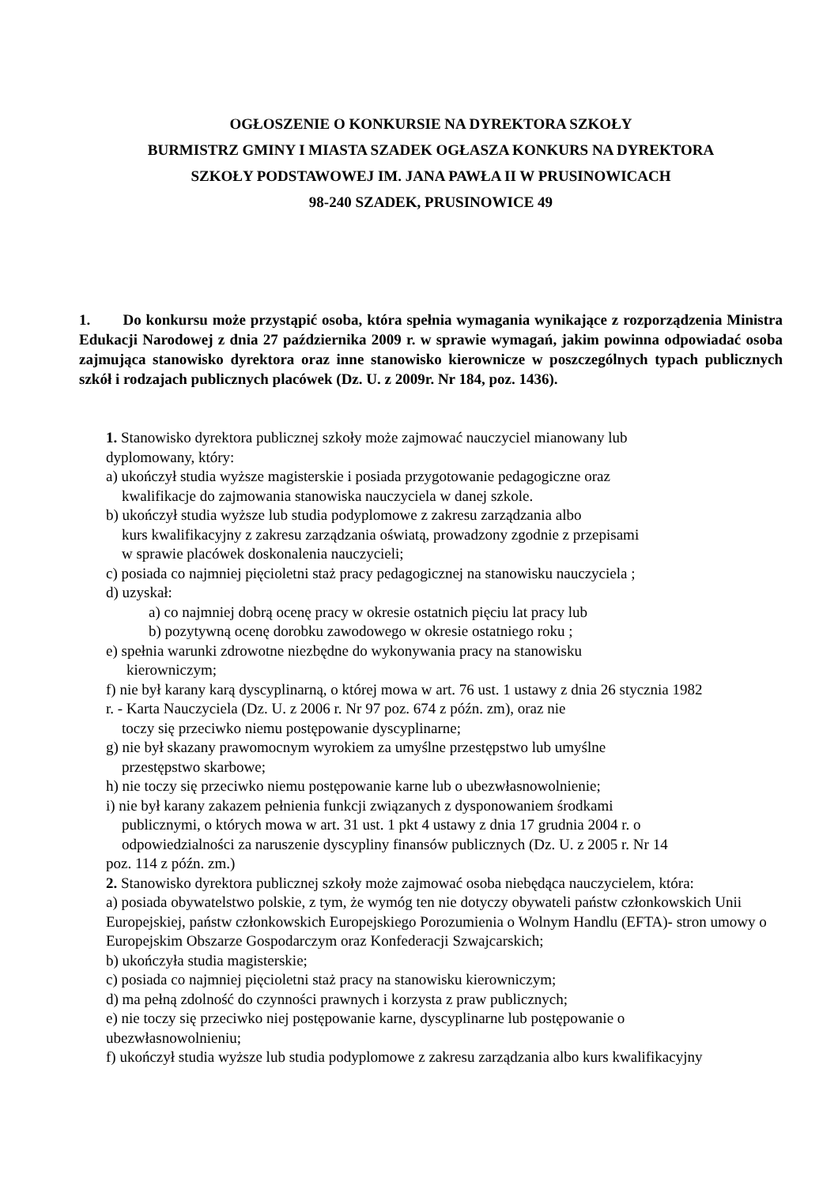OGŁOSZENIE O KONKURSIE NA DYREKTORA SZKOŁY
BURMISTRZ GMINY I MIASTA SZADEK OGŁASZA KONKURS NA DYREKTORA
SZKOŁY PODSTAWOWEJ IM. JANA PAWŁA II W PRUSINOWICACH
98-240 SZADEK, PRUSINOWICE 49
1. Do konkursu może przystąpić osoba, która spełnia wymagania wynikające z rozporządzenia Ministra Edukacji Narodowej z dnia 27 października 2009 r. w sprawie wymagań, jakim powinna odpowiadać osoba zajmująca stanowisko dyrektora oraz inne stanowisko kierownicze w poszczególnych typach publicznych szkół i rodzajach publicznych placówek (Dz. U. z 2009r. Nr 184, poz. 1436).
1. Stanowisko dyrektora publicznej szkoły może zajmować nauczyciel mianowany lub
dyplomowany, który:
a) ukończył studia wyższe magisterskie i posiada przygotowanie pedagogiczne oraz
kwalifikacje do zajmowania stanowiska nauczyciela w danej szkole.
b) ukończył studia wyższe lub studia podyplomowe z zakresu zarządzania albo
kurs kwalifikacyjny z zakresu zarządzania oświatą, prowadzony zgodnie z przepisami
w sprawie placówek doskonalenia nauczycieli;
c) posiada co najmniej pięcioletni staż pracy pedagogicznej na stanowisku nauczyciela ;
d) uzyskał:
a) co najmniej dobrą ocenę pracy w okresie ostatnich pięciu lat pracy lub
b) pozytywną ocenę dorobku zawodowego w okresie ostatniego roku ;
e) spełnia warunki zdrowotne niezbędne do wykonywania pracy na stanowisku
kierowniczym;
f) nie był karany karą dyscyplinarną, o której mowa w art. 76 ust. 1 ustawy z dnia 26 stycznia 1982
r. - Karta Nauczyciela (Dz. U. z 2006 r. Nr 97 poz. 674 z późn. zm), oraz nie
toczy się przeciwko niemu postępowanie dyscyplinarne;
g) nie był skazany prawomocnym wyrokiem za umyślne przestępstwo lub umyślne
przestępstwo skarbowe;
h) nie toczy się przeciwko niemu postępowanie karne lub o ubezwłasnowolnienie;
i) nie był karany zakazem pełnienia funkcji związanych z dysponowaniem środkami
publicznymi, o których mowa w art. 31 ust. 1 pkt 4 ustawy z dnia 17 grudnia 2004 r. o
odpowiedzialności za naruszenie dyscypliny finansów publicznych (Dz. U. z 2005 r. Nr 14
poz. 114 z późn. zm.)
2. Stanowisko dyrektora publicznej szkoły może zajmować osoba niebędąca nauczycielem, która:
a) posiada obywatelstwo polskie, z tym, że wymóg ten nie dotyczy obywateli państw członkowskich Unii Europejskiej, państw członkowskich Europejskiego Porozumienia o Wolnym Handlu (EFTA)- stron umowy o Europejskim Obszarze Gospodarczym oraz Konfederacji Szwajcarskich;
b) ukończyła studia magisterskie;
c) posiada co najmniej pięcioletni staż pracy na stanowisku kierowniczym;
d) ma pełną zdolność do czynności prawnych i korzysta z praw publicznych;
e) nie toczy się przeciwko niej postępowanie karne, dyscyplinarne lub postępowanie o
ubezwłasnowolnieniu;
f) ukończył studia wyższe lub studia podyplomowe z zakresu zarządzania albo kurs kwalifikacyjny